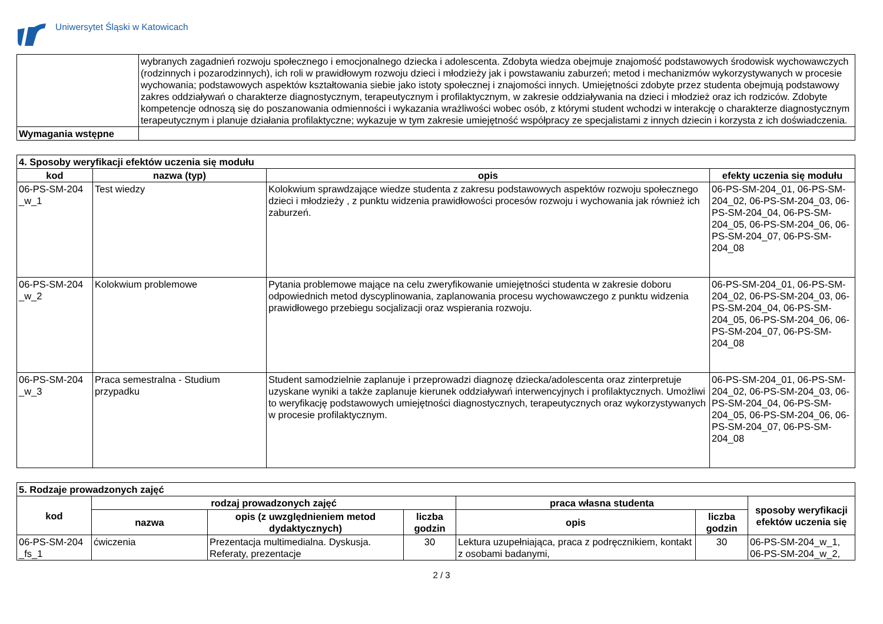Uniwersytet Śląski w Katowicach
| | wybranych zagadnień rozwoju społecznego i emocjonalnego dziecka i adolescenta. Zdobyta wiedza obejmuje znajomość podstawowych środowisk wychowawczych (rodzinnych i pozarodzinnych), ich roli w prawidłowym rozwoju dzieci i młodzieży jak i powstawaniu zaburzeń; metod i mechanizmów wykorzystywanych w procesie wychowania; podstawowych aspektów kształtowania siebie jako istoty społecznej i znajomości innych. Umiejętności zdobyte przez studenta obejmują podstawowy zakres oddziaływań o charakterze diagnostycznym, terapeutycznym i profilaktycznym, w zakresie oddziaływania na dzieci i młodzież oraz ich rodziców. Zdobyte kompetencje odnoszą się do poszanowania odmienności i wykazania wrażliwości wobec osób, z którymi student wchodzi w interakcję o charakterze diagnostycznym terapeutycznym i planuje działania profilaktyczne; wykazuje w tym zakresie umiejętność współpracy ze specjalistami z innych dziecin i korzysta z ich doświadczenia. |
| Wymagania wstępne | |
| 4. Sposoby weryfikacji efektów uczenia się modułu | | | |
| kod | nazwa (typ) | opis | efekty uczenia się modułu |
| 06-PS-SM-204 _w_1 | Test wiedzy | Kolokwium sprawdzające wiedze studenta z zakresu podstawowych aspektów rozwoju społecznego dzieci i młodzieży , z punktu widzenia prawidłowości procesów rozwoju i wychowania jak również ich zaburzeń. | 06-PS-SM-204_01, 06-PS-SM-204_02, 06-PS-SM-204_03, 06-PS-SM-204_04, 06-PS-SM-204_05, 06-PS-SM-204_06, 06-PS-SM-204_07, 06-PS-SM-204_08 |
| 06-PS-SM-204 _w_2 | Kolokwium problemowe | Pytania problemowe mające na celu zweryfikowanie umiejętności studenta w zakresie doboru odpowiednich metod dyscyplinowania, zaplanowania procesu wychowawczego z punktu widzenia prawidłowego przebiegu socjalizacji oraz wspierania rozwoju. | 06-PS-SM-204_01, 06-PS-SM-204_02, 06-PS-SM-204_03, 06-PS-SM-204_04, 06-PS-SM-204_05, 06-PS-SM-204_06, 06-PS-SM-204_07, 06-PS-SM-204_08 |
| 06-PS-SM-204 _w_3 | Praca semestralna - Studium przypadku | Student samodzielnie zaplanuje i przeprowadzi diagnozę dziecka/adolescenta oraz zinterpretuje uzyskane wyniki a także zaplanuje kierunek oddziaływań interwencyjnych i profilaktycznych. Umożliwi to weryfikację podstawowych umiejętności diagnostycznych, terapeutycznych oraz wykorzystywanych w procesie profilaktycznym. | 06-PS-SM-204_01, 06-PS-SM-204_02, 06-PS-SM-204_03, 06-PS-SM-204_04, 06-PS-SM-204_05, 06-PS-SM-204_06, 06-PS-SM-204_07, 06-PS-SM-204_08 |
| 5. Rodzaje prowadzonych zajęć | | | | | | |
| kod | rodzaj prowadzonych zajęć | | | praca własna studenta | | sposoby weryfikacji efektów uczenia się |
| | nazwa | opis (z uwzględnieniem metod dydaktycznych) | liczba godzin | opis | liczba godzin | |
| 06-PS-SM-204 _fs_1 | ćwiczenia | Prezentacja multimedialna. Dyskusja. Referaty, prezentacje | 30 | Lektura uzupełniająca, praca z podręcznikiem, kontakt z osobami badanymi, | 30 | 06-PS-SM-204_w_1, 06-PS-SM-204_w_2, |
2 / 3